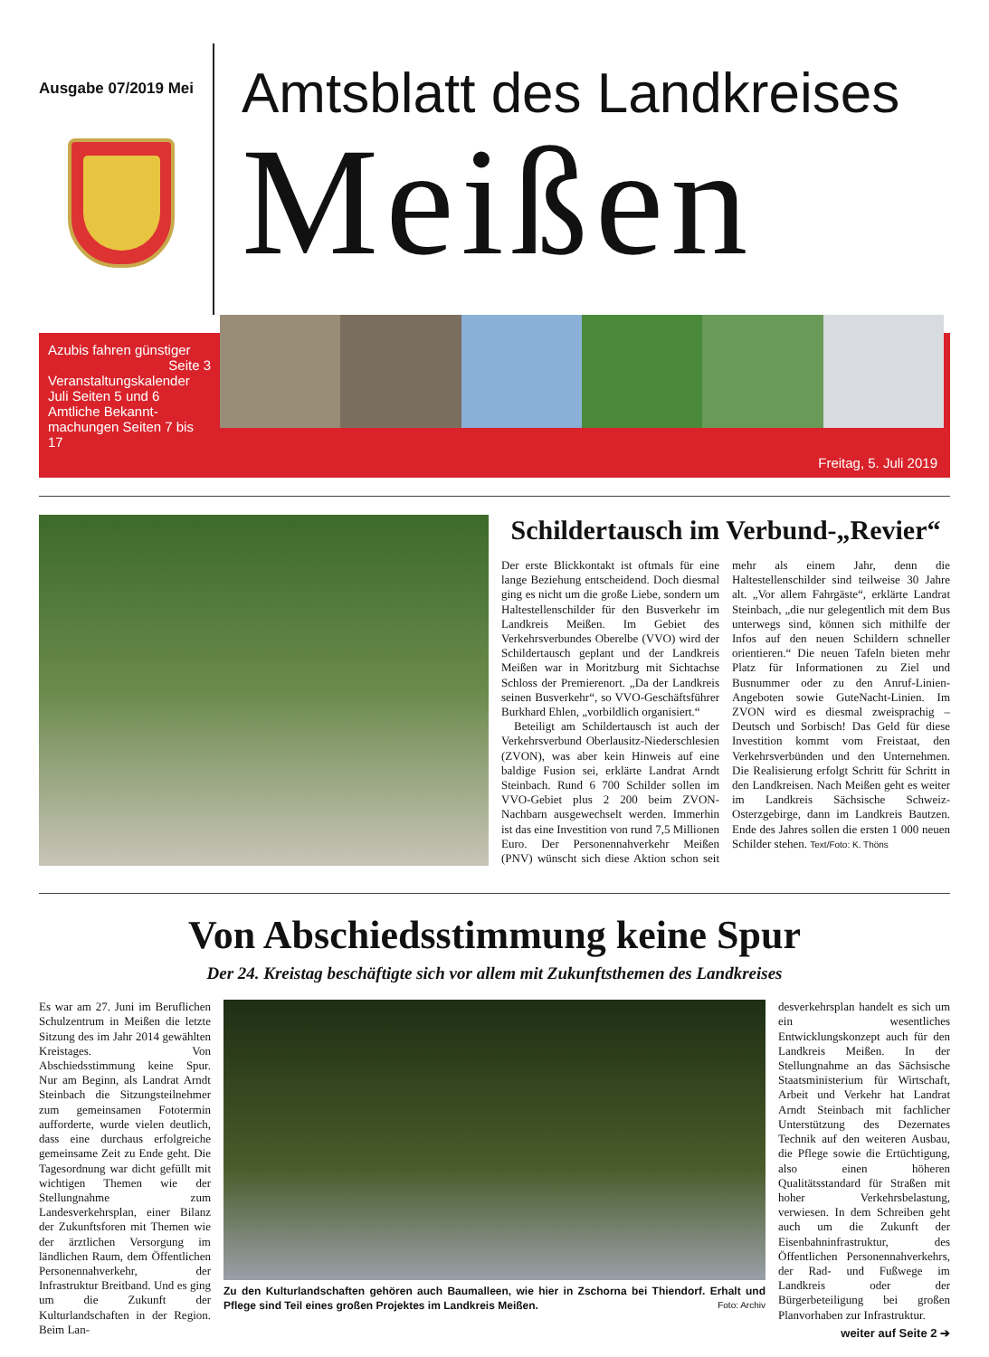Ausgabe 07/2019 Mei
Amtsblatt des Landkreises
Meißen
Azubis fahren günstiger
Seite 3
Veranstaltungskalender
Juli Seiten 5 und 6
Amtliche Bekannt-
machungen Seiten 7 bis 17
Freitag, 5. Juli 2019
Schildertausch im Verbund-„Revier“
Der erste Blickkontakt ist oftmals für eine lange Beziehung entscheidend. Doch diesmal ging es nicht um die große Liebe, sondern um Haltestellenschilder für den Busverkehr im Landkreis Meißen. Im Gebiet des Verkehrsverbundes Oberelbe (VVO) wird der Schildertausch geplant und der Landkreis Meißen war in Moritzburg mit Sichtachse Schloss der Premierenort. „Da der Landkreis seinen Busverkehr“, so VVO-Geschäftsführer Burkhard Ehlen, „vorbildlich organisiert.“
Beteiligt am Schildertausch ist auch der Verkehrsverbund Oberlausitz-Niederschlesien (ZVON), was aber kein Hinweis auf eine baldige Fusion sei, erklärte Landrat Arndt Steinbach. Rund 6 700 Schilder sollen im VVO-Gebiet plus 2 200 beim ZVON-Nachbarn ausgewechselt werden. Immerhin ist das eine Investition von rund 7,5 Millionen Euro. Der Personennahverkehr Meißen (PNV) wünscht sich diese Aktion schon seit mehr als einem Jahr, denn die Haltestellenschilder sind teilweise 30 Jahre alt. „Vor allem Fahrgäste“, erklärte Landrat Steinbach, „die nur gelegentlich mit dem Bus unterwegs sind, können sich mithilfe der Infos auf den neuen Schildern schneller orientieren.“ Die neuen Tafeln bieten mehr Platz für Informationen zu Ziel und Busnummer oder zu den Anruf-Linien-Angeboten sowie GuteNacht-Linien. Im ZVON wird es diesmal zweisprachig – Deutsch und Sorbisch! Das Geld für diese Investition kommt vom Freistaat, den Verkehrsverbünden und den Unternehmen. Die Realisierung erfolgt Schritt für Schritt in den Landkreisen. Nach Meißen geht es weiter im Landkreis Sächsische Schweiz-Osterzgebirge, dann im Landkreis Bautzen. Ende des Jahres sollen die ersten 1 000 neuen Schilder stehen. Text/Foto: K. Thöns
Von Abschiedsstimmung keine Spur
Der 24. Kreistag beschäftigte sich vor allem mit Zukunftsthemen des Landkreises
Es war am 27. Juni im Beruflichen Schulzentrum in Meißen die letzte Sitzung des im Jahr 2014 gewählten Kreistages. Von Abschiedsstimmung keine Spur. Nur am Beginn, als Landrat Arndt Steinbach die Sitzungsteilnehmer zum gemeinsamen Fototermin aufforderte, wurde vielen deutlich, dass eine durchaus erfolgreiche gemeinsame Zeit zu Ende geht. Die Tagesordnung war dicht gefüllt mit wichtigen Themen wie der Stellungnahme zum Landesverkehrsplan, einer Bilanz der Zukunftsforen mit Themen wie der ärztlichen Versorgung im ländlichen Raum, dem Öffentlichen Personennahverkehr, der Infrastruktur Breitband. Und es ging um die Zukunft der Kulturlandschaften in der Region. Beim Lan-
Zu den Kulturlandschaften gehören auch Baumalleen, wie hier in Zschorna bei Thiendorf. Erhalt und Pflege sind Teil eines großen Projektes im Landkreis Meißen. Foto: Archiv
desverkehrsplan handelt es sich um ein wesentliches Entwicklungskonzept auch für den Landkreis Meißen. In der Stellungnahme an das Sächsische Staatsministerium für Wirtschaft, Arbeit und Verkehr hat Landrat Arndt Steinbach mit fachlicher Unterstützung des Dezernates Technik auf den weiteren Ausbau, die Pflege sowie die Ertüchtigung, also einen höheren Qualitätsstandard für Straßen mit hoher Verkehrsbelastung, verwiesen. In dem Schreiben geht auch um die Zukunft der Eisenbahninfrastruktur, des Öffentlichen Personennahverkehrs, der Rad- und Fußwege im Landkreis oder der Bürgerbeteiligung bei großen Planvorhaben zur Infrastruktur.
weiter auf Seite 2 ➔